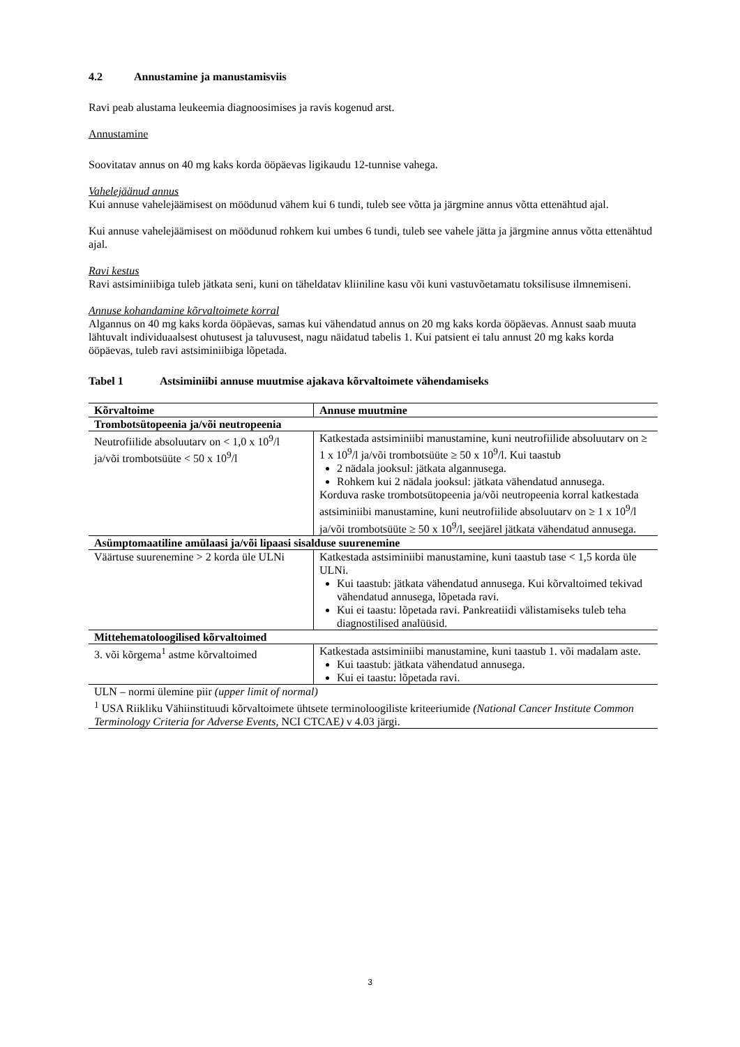4.2 Annustamine ja manustamisviis
Ravi peab alustama leukeemia diagnoosimises ja ravis kogenud arst.
Annustamine
Soovitatav annus on 40 mg kaks korda ööpäevas ligikaudu 12-tunnise vahega.
Vahelejäänud annus
Kui annuse vahelejäämisest on möödunud vähem kui 6 tundi, tuleb see võtta ja järgmine annus võtta ettenähtud ajal.
Kui annuse vahelejäämisest on möödunud rohkem kui umbes 6 tundi, tuleb see vahele jätta ja järgmine annus võtta ettenähtud ajal.
Ravi kestus
Ravi astsiminiibiga tuleb jätkata seni, kuni on täheldatav kliiniline kasu või kuni vastuvõetamatu toksilisuse ilmnemiseni.
Annuse kohandamine kõrvaltoimete korral
Algannus on 40 mg kaks korda ööpäevas, samas kui vähendatud annus on 20 mg kaks korda ööpäevas. Annust saab muuta lähtuvalt individuaalsest ohutusest ja taluvusest, nagu näidatud tabelis 1. Kui patsient ei talu annust 20 mg kaks korda ööpäevas, tuleb ravi astsiminiibiga lõpetada.
Tabel 1 Astsiminiibi annuse muutmise ajakava kõrvaltoimete vähendamiseks
| Kõrvaltoime | Annuse muutmine |
| --- | --- |
| Trombotsütopeenia ja/või neutropeenia | |
| Neutrofiilide absoluutarv on < 1,0 x 10<sup>9</sup>/l ja/või trombotsüüte < 50 x 10<sup>9</sup>/l | Katkestada astsiminiibi manustamine, kuni neutrofiilide absoluutarv on ≥ 1 x 10<sup>9</sup>/l ja/või trombotsüüte ≥ 50 x 10<sup>9</sup>/l. Kui taastub 2 nädala jooksul: jätkata algannusega. Rohkem kui 2 nädala jooksul: jätkata vähendatud annusega. Korduva raske trombotsütopeenia ja/või neutropeenia korral katkestada astsiminiibi manustamine, kuni neutrofiilide absoluutarv on ≥ 1 x 10<sup>9</sup>/l ja/või trombotsüüte ≥ 50 x 10<sup>9</sup>/l, seejärel jätkata vähendatud annusega. |
| Asümptomaatiline amülaasi ja/või lipaasi sisalduse suurenemine | |
| Väärtuse suurenemine > 2 korda üle ULNi | Katkestada astsiminiibi manustamine, kuni taastub tase < 1,5 korda üle ULNi. Kui taastub: jätkata vähendatud annusega. Kui kõrvaltoimed tekivad vähendatud annusega, lõpetada ravi. Kui ei taastu: lõpetada ravi. Pankreatiidi välistamiseks tuleb teha diagnostilised analüüsid. |
| Mittehematoloogilised kõrvaltoimed | |
| 3. või kõrgema<sup>1</sup> astme kõrvaltoimed | Katkestada astsiminiibi manustamine, kuni taastub 1. või madalam aste. Kui taastub: jätkata vähendatud annusega. Kui ei taastu: lõpetada ravi. |
| ULN – normi ülemine piir (upper limit of normal) <sup>1</sup> USA Riikliku Vähiinstituudi kõrvaltoimete ühtsete terminoloogiliste kriteeriumide (National Cancer Institute Common Terminology Criteria for Adverse Events , NCI CTCAE ) v 4.03 järgi. | |
3